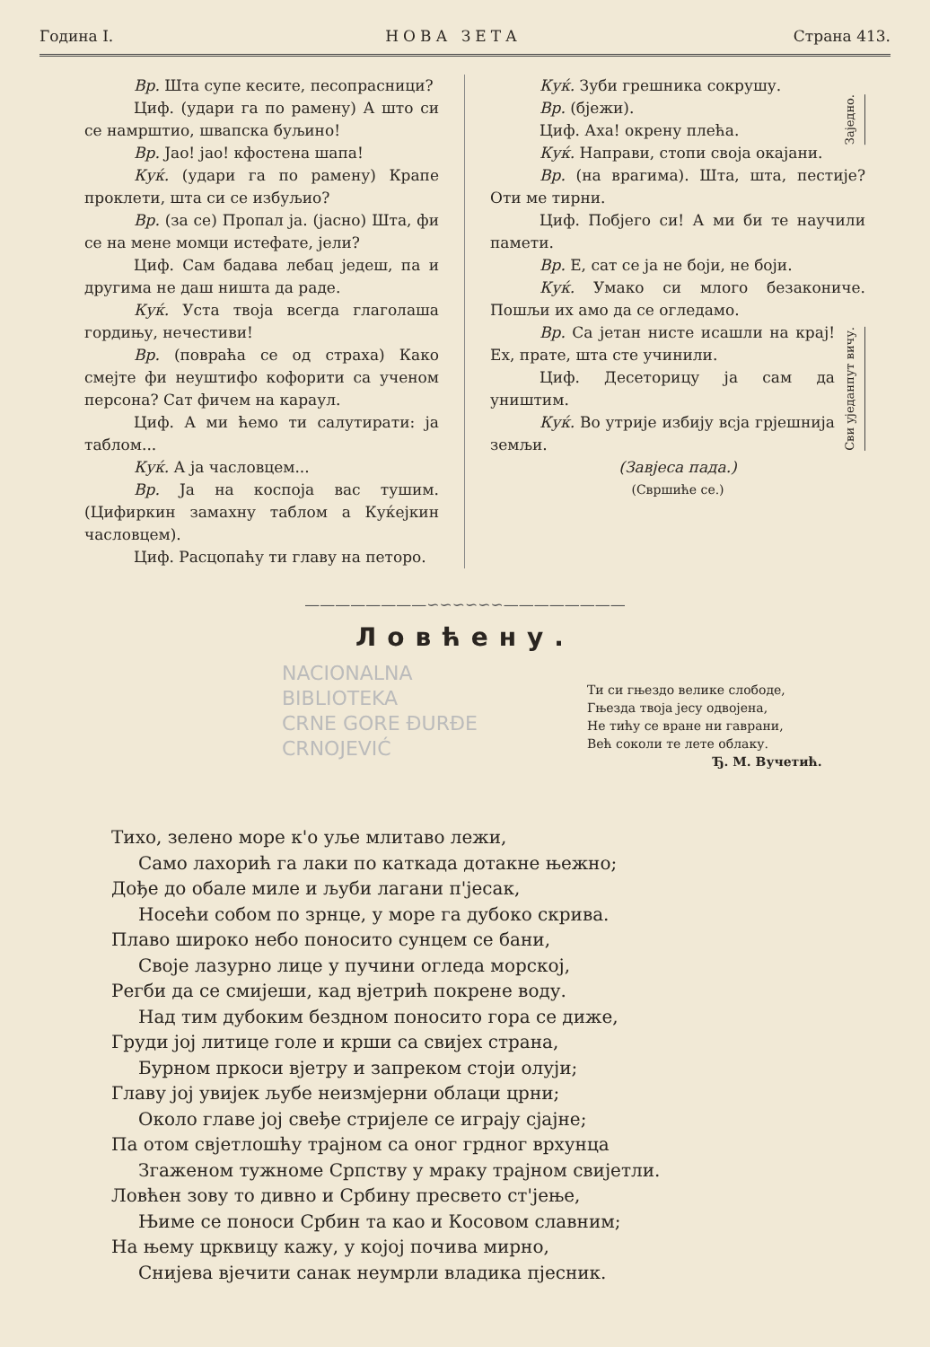Година I. НОВА ЗЕТА Страна 413.
Вр. Шта супе кесите, песопрасници?
Циф. (удари га по рамену) А што си се намрштио, швапска буљино!
Вр. Јао! јао! кфостена шапа!
Куќ. (удари га по рамену) Крапе проклети, шта си се избуљио?
Вр. (за се) Пропал ја. (јасно) Шта, фи се на мене момци истефате, јели?
Циф. Сам бадава лебац једеш, па и другима не даш ништа да раде.
Куќ. Уста твоја всегда глаголаша гордињу, нечестиви!
Вр. (повраћа се од страха) Како смејте фи неуштифо кофорити са ученом персона? Сат фичем на караул.
Циф. А ми ћемо ти салутирати: ја таблом...
Куќ. А ја часловцем...
Вр. Ја на коспоја вас тушим. (Цифиркин замахну таблом а Куќејкин часловцем).
Циф. Расцопаћу ти главу на петоро.
Куќ. Зуби грешника сокрушу.
Вр. (бјежи).
Циф. Аха! окрену плећа.
Куќ. Направи, стопи своја окајани.
Заједно.
Вр. (на врагима). Шта, шта, пестије? Оти ме тирни.
Циф. Побјего си! А ми би те научили памети.
Вр. Е, сат се ја не боји, не боји.
Куќ. Умако си млого безакониче. Пошљи их амо да се огледамо.
Вр. Са јетан нисте исашли на крај! Ех, прате, шта сте учинили.
Циф. Десеторицу ја сам да уништим.
Куќ. Во утрије избију всја грјешнија земљи.
Сви уједанпут вичу.
(Завјеса пада.)
(Свршиће се.)
————————∽∽∽∽∽∽————————
Ловћену.
NACIONALNA
BIBLIOTEKA
CRNE GORE ĐURĐE
CRNOJEVIĆ
Ти си гњездо велике слободе,
Гњезда твоја јесу одвојена,
Не тићу се вране ни гаврани,
Већ соколи те лете облаку.
Ђ. М. Вучетић.
Тихо, зелено море к'о уље млитаво лежи,
Само лахорић га лаки по каткада дотакне њежно;
Дође до обале миле и љуби лагани п'јесак,
Носећи собом по зрнце, у море га дубоко скрива.
Плаво широко небо поносито сунцем се бани,
Своје лазурно лице у пучини огледа морској,
Регби да се смијеши, кад вјетрић покрене воду.
Над тим дубоким бездном поносито гора се диже,
Груди јој литице голе и крши са свијех страна,
Бурном пркоси вјетру и запреком стоји олуји;
Главу јој увијек љубе неизмјерни облаци црни;
Около главе јој свеђе стријеле се играју сјајне;
Па отом свјетлошћу трајном са оног грдног врхунца
Згаженом тужноме Српству у мраку трајном свијетли.
Ловћен зову то дивно и Србину пресвето ст'јење,
Њиме се поноси Србин та као и Косовом славним;
На њему црквицу кажу, у којој почива мирно,
Снијева вјечити санак неумрли владика пјесник.